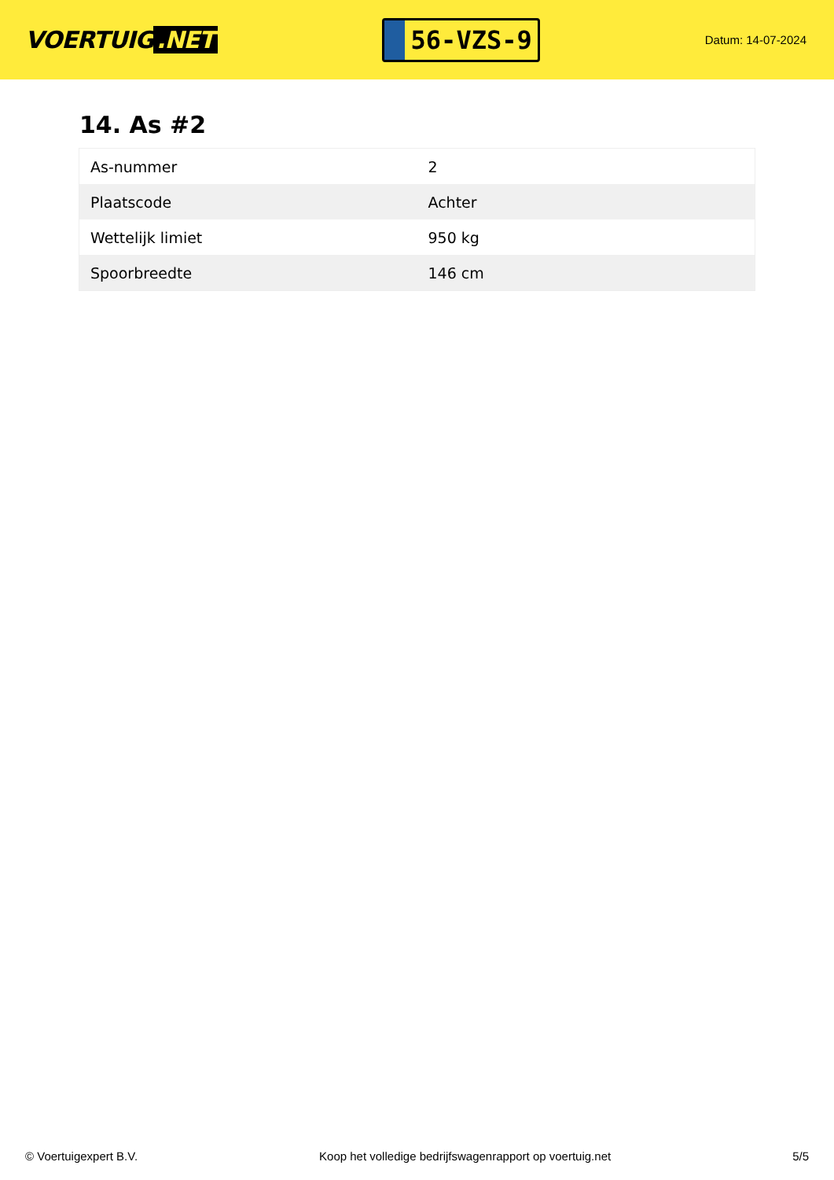VOERTUIG.NET
56-VZS-9
Datum: 14-07-2024
14. As #2
| As-nummer | 2 |
| Plaatscode | Achter |
| Wettelijk limiet | 950 kg |
| Spoorbreedte | 146 cm |
© Voertuigexpert B.V. Koop het volledige bedrijfswagenrapport op voertuig.net 5/5